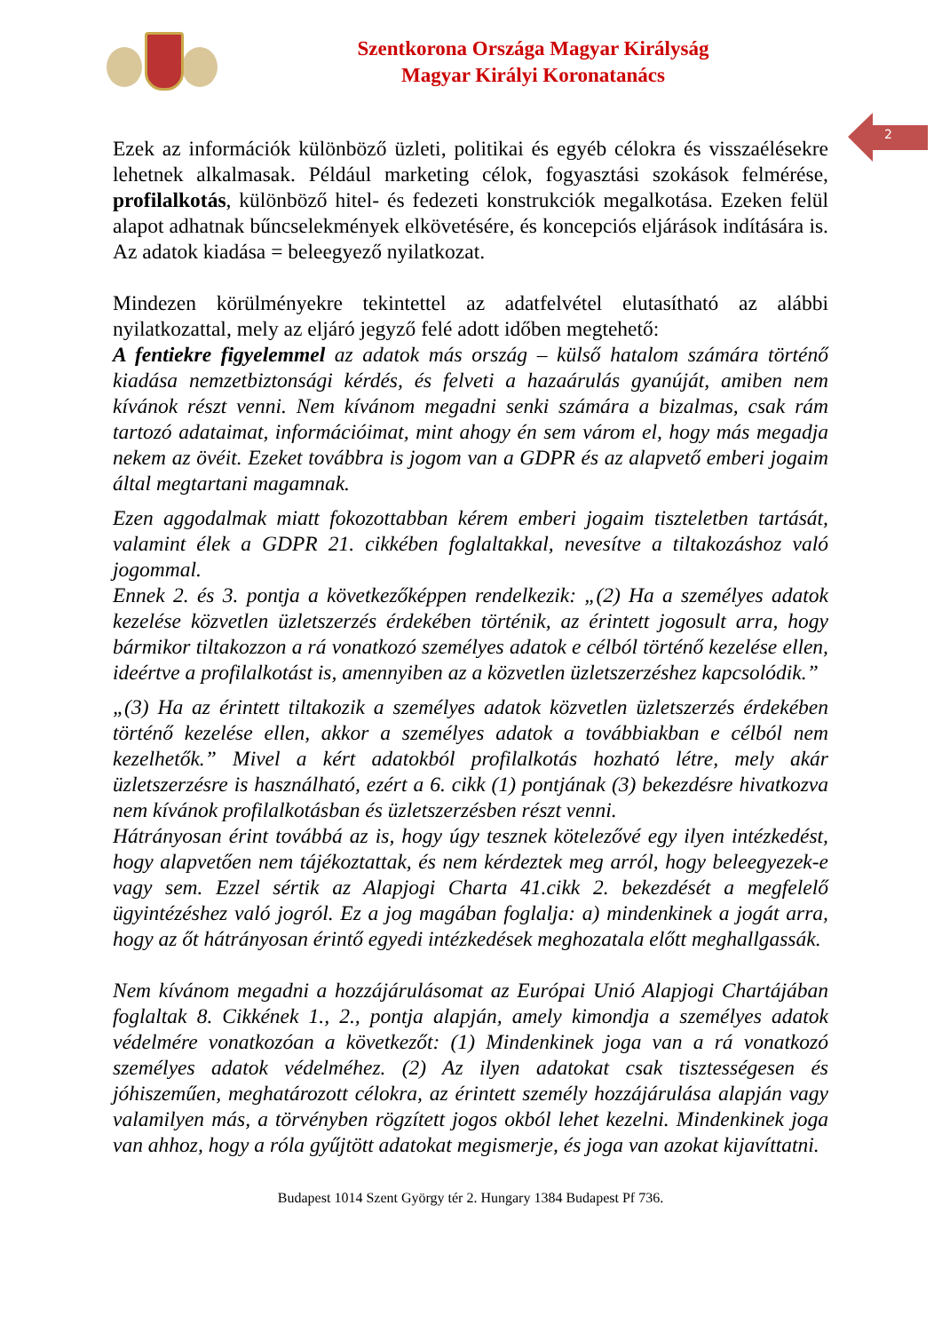Szentkorona Országa Magyar Királyság
Magyar Királyi Koronatanács
2
Ezek az információk különböző üzleti, politikai és egyéb célokra és visszaélésekre lehetnek alkalmasak. Például marketing célok, fogyasztási szokások felmérése, profilalkotás, különböző hitel- és fedezeti konstrukciók megalkotása. Ezeken felül alapot adhatnak bűncselekmények elkövetésére, és koncepciós eljárások indítására is. Az adatok kiadása = beleegyező nyilatkozat.
Mindezen körülményekre tekintettel az adatfelvétel elutasítható az alábbi nyilatkozattal, mely az eljáró jegyző felé adott időben megtehető:
A fentiekre figyelemmel az adatok más ország – külső hatalom számára történő kiadása nemzetbiztonsági kérdés, és felveti a hazaárulás gyanúját, amiben nem kívánok részt venni. Nem kívánom megadni senki számára a bizalmas, csak rám tartozó adataimat, információimat, mint ahogy én sem várom el, hogy más megadja nekem az övéit. Ezeket továbbra is jogom van a GDPR és az alapvető emberi jogaim által megtartani magamnak.
Ezen aggodalmak miatt fokozottabban kérem emberi jogaim tiszteletben tartását, valamint élek a GDPR 21. cikkében foglaltakkal, nevesítve a tiltakozáshoz való jogommal.
Ennek 2. és 3. pontja a következőképpen rendelkezik: „(2) Ha a személyes adatok kezelése közvetlen üzletszerzés érdekében történik, az érintett jogosult arra, hogy bármikor tiltakozzon a rá vonatkozó személyes adatok e célból történő kezelése ellen, ideértve a profilalkotást is, amennyiben az a közvetlen üzletszerzéshez kapcsolódik.”
„(3) Ha az érintett tiltakozik a személyes adatok közvetlen üzletszerzés érdekében történő kezelése ellen, akkor a személyes adatok a továbbiakban e célból nem kezelhetők.” Mivel a kért adatokból profilalkotás hozható létre, mely akár üzletszerzésre is használható, ezért a 6. cikk (1) pontjának (3) bekezdésre hivatkozva nem kívánok profilalkotásban és üzletszerzésben részt venni.
Hátrányosan érint továbbá az is, hogy úgy tesznek kötelezővé egy ilyen intézkedést, hogy alapvetően nem tájékoztattak, és nem kérdeztek meg arról, hogy beleegyezek-e vagy sem. Ezzel sértik az Alapjogi Charta 41.cikk 2. bekezdését a megfelelő ügyintézéshez való jogról. Ez a jog magában foglalja: a) mindenkinek a jogát arra, hogy az őt hátrányosan érintő egyedi intézkedések meghozatala előtt meghallgassák.
Nem kívánom megadni a hozzájárulásomat az Európai Unió Alapjogi Chartájában foglaltak 8. Cikkének 1., 2., pontja alapján, amely kimondja a személyes adatok védelmére vonatkozóan a következőt: (1) Mindenkinek joga van a rá vonatkozó személyes adatok védelméhez. (2) Az ilyen adatokat csak tisztességesen és jóhiszeműen, meghatározott célokra, az érintett személy hozzájárulása alapján vagy valamilyen más, a törvényben rögzített jogos okból lehet kezelni. Mindenkinek joga van ahhoz, hogy a róla gyűjtött adatokat megismerje, és joga van azokat kijavíttatni.
Budapest 1014 Szent György tér 2. Hungary 1384 Budapest Pf 736.